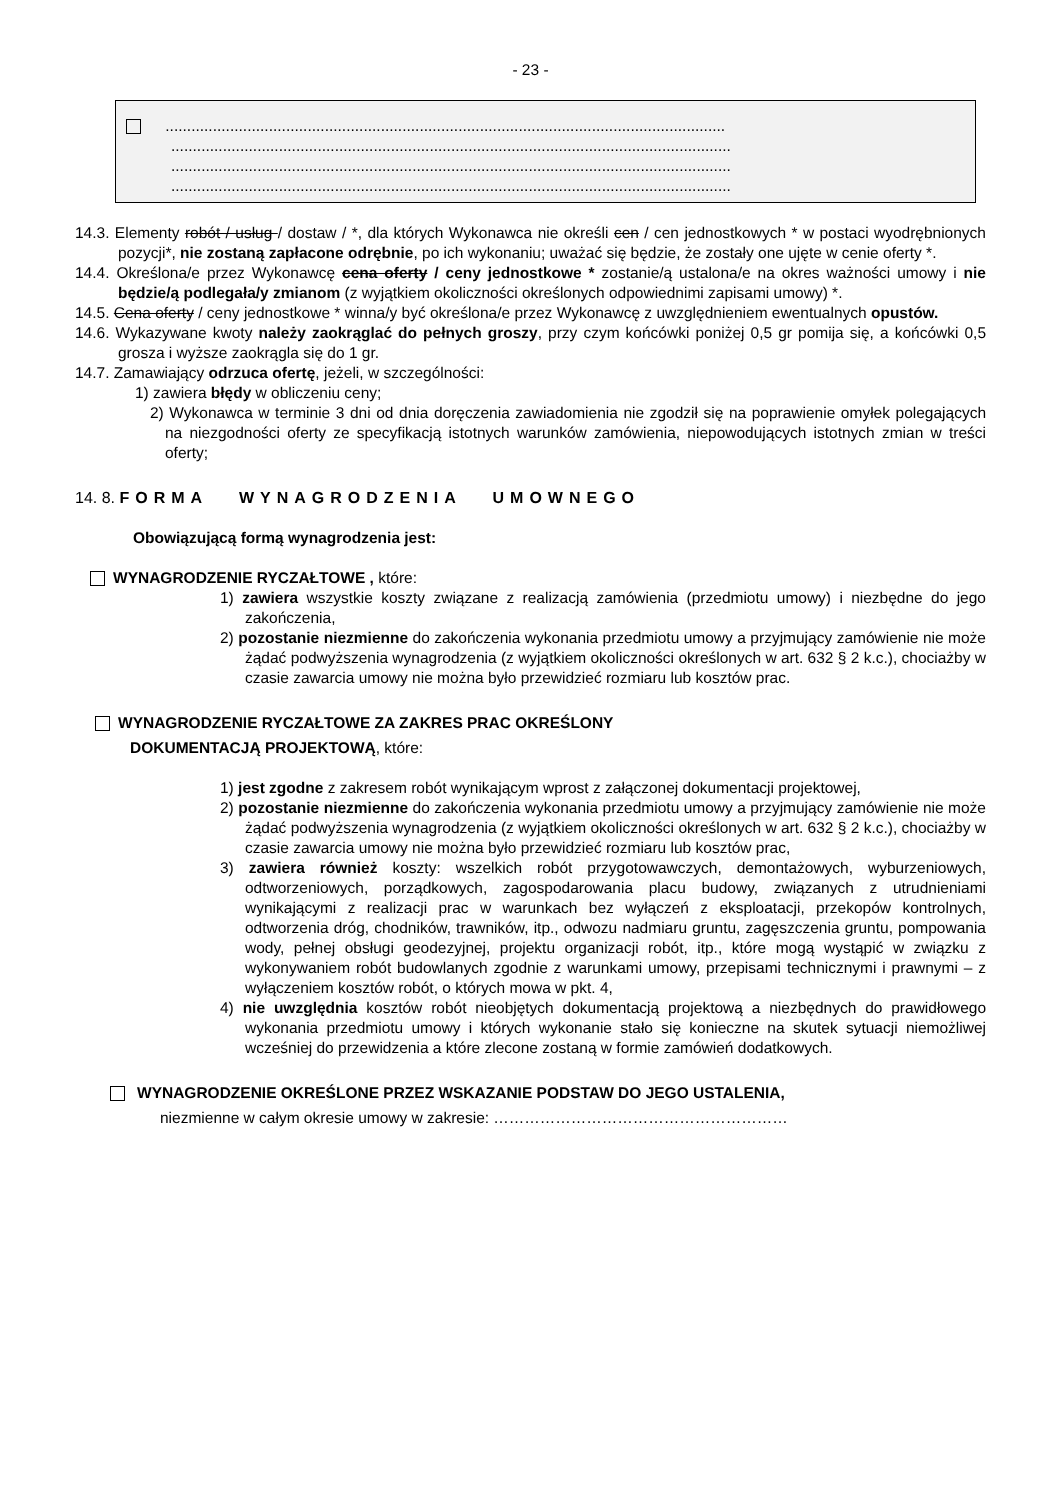- 23 -
..................................................................................................................................
..................................................................................................................................
..................................................................................................................................
..................................................................................................................................
14.3. Elementy robót / usług / dostaw / *, dla których Wykonawca nie określi cen / cen jednostkowych * w postaci wyodrębnionych pozycji*, nie zostaną zapłacone odrębnie, po ich wykonaniu; uważać się będzie, że zostały one ujęte w cenie oferty *.
14.4. Określona/e przez Wykonawcę cena oferty / ceny jednostkowe * zostanie/ą ustalona/e na okres ważności umowy i nie będzie/ą podlegała/y zmianom (z wyjątkiem okoliczności określonych odpowiednimi zapisami umowy) *.
14.5. Cena oferty / ceny jednostkowe * winna/y być określona/e przez Wykonawcę z uwzględnieniem ewentualnych opustów.
14.6. Wykazywane kwoty należy zaokrąglać do pełnych groszy, przy czym końcówki poniżej 0,5 gr pomija się, a końcówki 0,5 grosza i wyższe zaokrągla się do 1 gr.
14.7. Zamawiający odrzuca ofertę, jeżeli, w szczególności:
1) zawiera błędy w obliczeniu ceny;
2) Wykonawca w terminie 3 dni od dnia doręczenia zawiadomienia nie zgodził się na poprawienie omyłek polegających na niezgodności oferty ze specyfikacją istotnych warunków zamówienia, niepowodujących istotnych zmian w treści oferty;
14. 8. FORMA WYNAGRODZENIA UMOWNEGO
Obowiązującą formą wynagrodzenia jest:
WYNAGRODZENIE RYCZAŁTOWE , które:
1) zawiera wszystkie koszty związane z realizacją zamówienia (przedmiotu umowy) i niezbędne do jego zakończenia,
2) pozostanie niezmienne do zakończenia wykonania przedmiotu umowy a przyjmujący zamówienie nie może żądać podwyższenia wynagrodzenia (z wyjątkiem okoliczności określonych w art. 632 § 2 k.c.), chociażby w czasie zawarcia umowy nie można było przewidzieć rozmiaru lub kosztów prac.
WYNAGRODZENIE RYCZAŁTOWE ZA ZAKRES PRAC OKREŚLONY
DOKUMENTACJĄ PROJEKTOWĄ, które:
1) jest zgodne z zakresem robót wynikającym wprost z załączonej dokumentacji projektowej,
2) pozostanie niezmienne do zakończenia wykonania przedmiotu umowy a przyjmujący zamówienie nie może żądać podwyższenia wynagrodzenia (z wyjątkiem okoliczności określonych w art. 632 § 2 k.c.), chociażby w czasie zawarcia umowy nie można było przewidzieć rozmiaru lub kosztów prac,
3) zawiera również koszty: wszelkich robót przygotowawczych, demontażowych, wyburzeniowych, odtworzeniowych, porządkowych, zagospodarowania placu budowy, związanych z utrudnieniami wynikającymi z realizacji prac w warunkach bez wyłączeń z eksploatacji, przekopów kontrolnych, odtworzenia dróg, chodników, trawników, itp., odwozu nadmiaru gruntu, zagęszczenia gruntu, pompowania wody, pełnej obsługi geodezyjnej, projektu organizacji robót, itp., które mogą wystąpić w związku z wykonywaniem robót budowlanych zgodnie z warunkami umowy, przepisami technicznymi i prawnymi – z wyłączeniem kosztów robót, o których mowa w pkt. 4,
4) nie uwzględnia kosztów robót nieobjętych dokumentacją projektową a niezbędnych do prawidłowego wykonania przedmiotu umowy i których wykonanie stało się konieczne na skutek sytuacji niemożliwej wcześniej do przewidzenia a które zlecone zostaną w formie zamówień dodatkowych.
WYNAGRODZENIE OKREŚLONE PRZEZ WSKAZANIE PODSTAW DO JEGO USTALENIA,
niezmienne w całym okresie umowy w zakresie: …………………………………………………